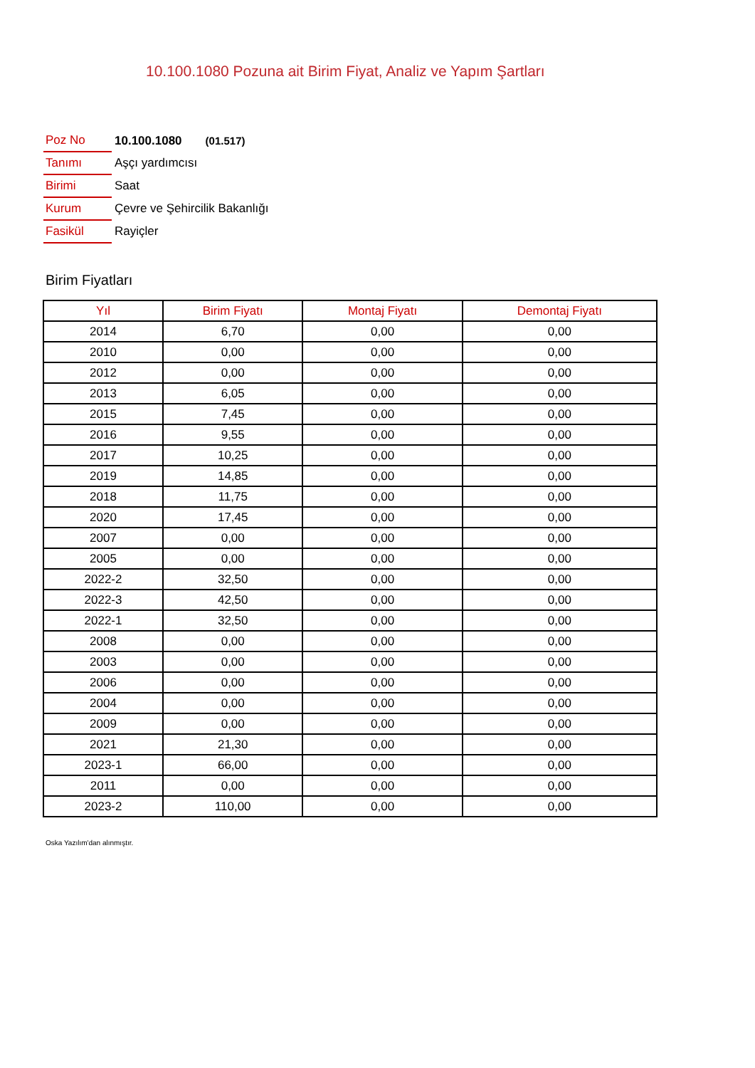10.100.1080 Pozuna ait Birim Fiyat, Analiz ve Yapım Şartları
| Poz No | 10.100.1080 (01.517) |
| Tanımı | Aşçı yardımcısı |
| Birimi | Saat |
| Kurum | Çevre ve Şehircilik Bakanlığı |
| Fasikül | Rayiçler |
Birim Fiyatları
| Yıl | Birim Fiyatı | Montaj Fiyatı | Demontaj Fiyatı |
| --- | --- | --- | --- |
| 2014 | 6,70 | 0,00 | 0,00 |
| 2010 | 0,00 | 0,00 | 0,00 |
| 2012 | 0,00 | 0,00 | 0,00 |
| 2013 | 6,05 | 0,00 | 0,00 |
| 2015 | 7,45 | 0,00 | 0,00 |
| 2016 | 9,55 | 0,00 | 0,00 |
| 2017 | 10,25 | 0,00 | 0,00 |
| 2019 | 14,85 | 0,00 | 0,00 |
| 2018 | 11,75 | 0,00 | 0,00 |
| 2020 | 17,45 | 0,00 | 0,00 |
| 2007 | 0,00 | 0,00 | 0,00 |
| 2005 | 0,00 | 0,00 | 0,00 |
| 2022-2 | 32,50 | 0,00 | 0,00 |
| 2022-3 | 42,50 | 0,00 | 0,00 |
| 2022-1 | 32,50 | 0,00 | 0,00 |
| 2008 | 0,00 | 0,00 | 0,00 |
| 2003 | 0,00 | 0,00 | 0,00 |
| 2006 | 0,00 | 0,00 | 0,00 |
| 2004 | 0,00 | 0,00 | 0,00 |
| 2009 | 0,00 | 0,00 | 0,00 |
| 2021 | 21,30 | 0,00 | 0,00 |
| 2023-1 | 66,00 | 0,00 | 0,00 |
| 2011 | 0,00 | 0,00 | 0,00 |
| 2023-2 | 110,00 | 0,00 | 0,00 |
Oska Yazılım'dan alınmıştır.